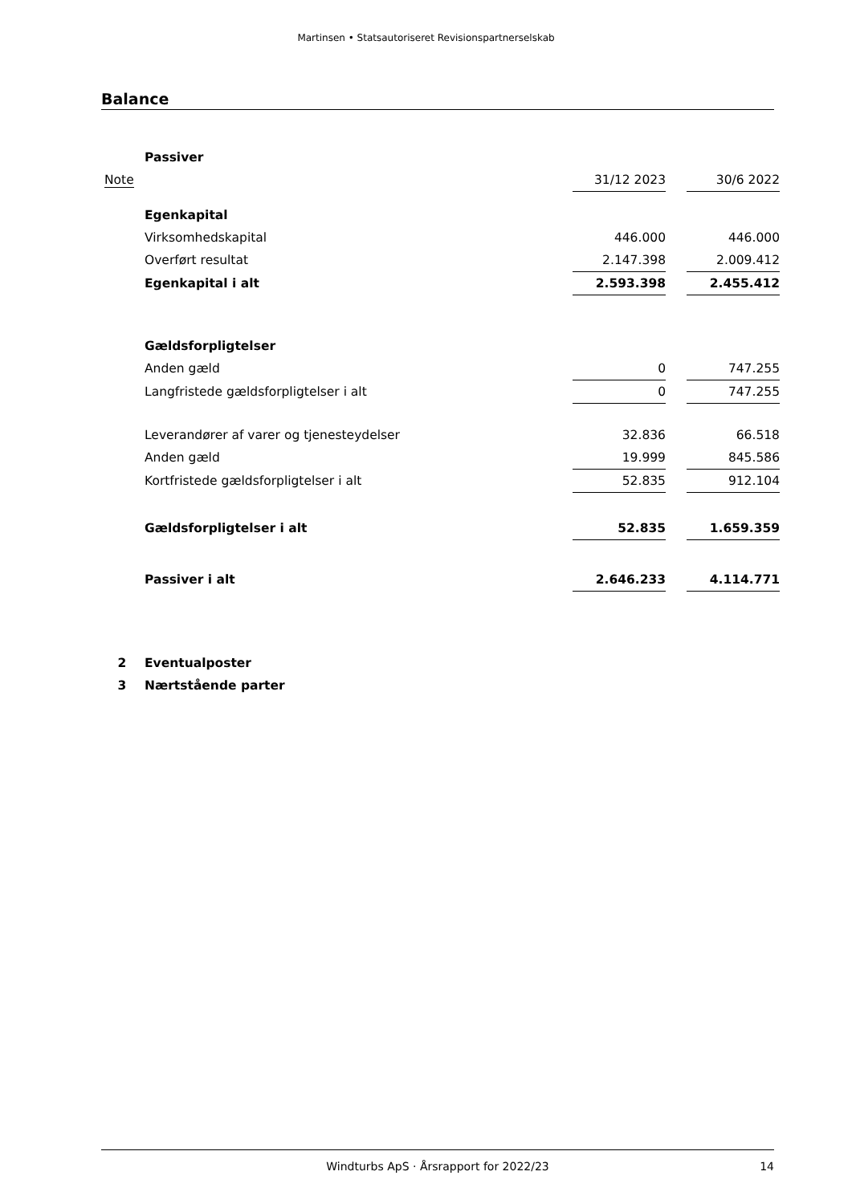Martinsen • Statsautoriseret Revisionspartnerselskab
Balance
| | Passiver | | | |
| Note | | 31/12 2023 | | 30/6 2022 |
| | Egenkapital | | | |
| | Virksomhedskapital | 446.000 | | 446.000 |
| | Overført resultat | 2.147.398 | | 2.009.412 |
| | Egenkapital i alt | 2.593.398 | | 2.455.412 |
| | Gældsforpligtelser | | | |
| | Anden gæld | 0 | | 747.255 |
| | Langfristede gældsforpligtelser i alt | 0 | | 747.255 |
| | Leverandører af varer og tjenesteydelser | 32.836 | | 66.518 |
| | Anden gæld | 19.999 | | 845.586 |
| | Kortfristede gældsforpligtelser i alt | 52.835 | | 912.104 |
| | Gældsforpligtelser i alt | 52.835 | | 1.659.359 |
| | Passiver i alt | 2.646.233 | | 4.114.771 |
| 2 | Eventualposter | | | |
| 3 | Nærtstående parter | | | |
Windturbs ApS · Årsrapport for 2022/23 14